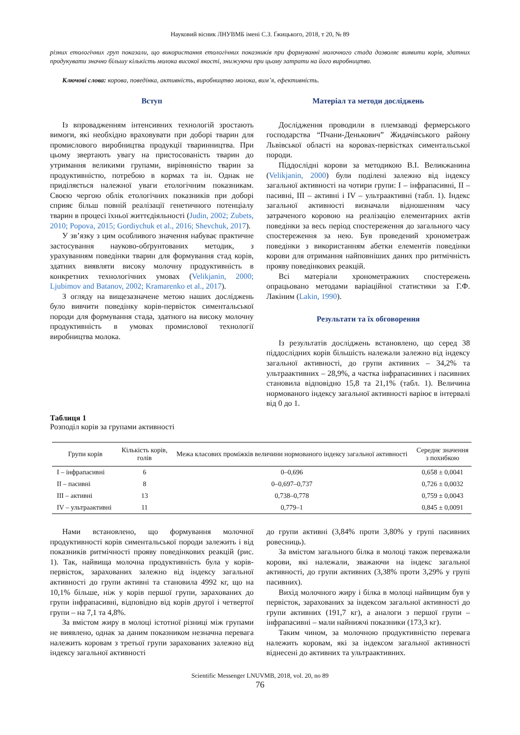Науковий вісник ЛНУВМБ імені С.З. Ґжицького, 2018, т 20, № 89
різних етологічних груп показали, що використання етологічних показників при формуванні молочного стада дозволяє виявити корів, здатних продукувати значно більшу кількість молока високої якості, знижуючи при цьому затрати на його виробництво.
Ключові слова: корова, поведінка, активність, виробництво молока, вим’я, ефективність.
Вступ
Із впровадженням інтенсивних технологій зростають вимоги, які необхідно враховувати при доборі тварин для промислового виробництва продукції тваринництва. При цьому звертають увагу на пристосованість тварин до утримання великими групами, вирівняністю тварин за продуктивністю, потребою в кормах та ін. Однак не приділяється належної уваги етологічним показникам. Своєю чергою облік етологічних показників при доборі сприяє більш повній реалізації генетичного потенціалу тварин в процесі їхньої життєдіяльності (Judin, 2002; Zubets, 2010; Popova, 2015; Gordiychuk et al., 2016; Shevchuk, 2017).
У зв’язку з цим особливого значення набуває практичне застосування науково-обґрунтованих методик, з урахуванням поведінки тварин для формування стад корів, здатних виявляти високу молочну продуктивність в конкретних технологічних умовах (Velikjanin, 2000; Ljubimov and Batanov, 2002; Kramarenko et al., 2017).
З огляду на вищезазначене метою наших досліджень було вивчити поведінку корів-первісток симентальської породи для формування стада, здатного на високу молочну продуктивність в умовах промислової технології виробництва молока.
Матеріал та методи досліджень
Дослідження проводили в племзаводі фермерського господарства “Пчани-Денькович” Жидачівського району Львівської області на коровах-первістках симентальської породи.
Піддослідні корови за методикою В.І. Великжанина (Velikjanin, 2000) були поділені залежно від індексу загальної активності на чотири групи: I – інфрапасивні, II – пасивні, III – активні і IV – ультраактивні (табл. 1). Індекс загальної активності визначали відношенням часу затраченого коровою на реалізацію елементарних актів поведінки за весь період спостереження до загального часу спостереження за нею. Був проведений хронометраж поведінки з використанням абетки елементів поведінки корови для отримання найповніших даних про ритмічність прояву поведінкових реакцій.
Всі матеріали хронометражних спостережень опрацьовано методами варіаційної статистики за Г.Ф. Лакіним (Lakin, 1990).
Результати та їх обговорення
Із результатів досліджень встановлено, що серед 38 піддослідних корів більшість належали залежно від індексу загальної активності, до групи активних – 34,2% та ультраактивних – 28,9%, а частка інфрапасивних і пасивних становила відповідно 15,8 та 21,1% (табл. 1). Величина нормованого індексу загальної активності варіює в інтервалі від 0 до 1.
Таблиця 1
Розподіл корів за групами активності
| Групи корів | Кількість корів, голів | Межа класових проміжків величини нормованого індексу загальної активності | Середнє значення з похибкою |
| --- | --- | --- | --- |
| I – інфрапасивні | 6 | 0–0,696 | 0,658 ± 0,0041 |
| II – пасивні | 8 | 0–0,697–0,737 | 0,726 ± 0,0032 |
| III – активні | 13 | 0,738–0,778 | 0,759 ± 0,0043 |
| IV – ультраактивні | 11 | 0,779–1 | 0,845 ± 0,0091 |
Нами встановлено, що формування молочної продуктивності корів симентальської породи залежить і від показників ритмічності прояву поведінкових реакцій (рис. 1). Так, найвища молочна продуктивність була у корів-первісток, зарахованих залежно від індексу загальної активності до групи активні та становила 4992 кг, що на 10,1% більше, ніж у корів першої групи, зарахованих до групи інфрапасивні, відповідно від корів другої і четвертої групи – на 7,1 та 4,8%.
За вмістом жиру в молоці істотної різниці між групами не виявлено, однак за даним показником незначна перевага належить коровам з третьої групи зарахованих залежно від індексу загальної активності
до групи активні (3,84% проти 3,80% у групі пасивних ровесниць).
За вмістом загального білка в молоці також переважали корови, які належали, зважаючи на індекс загальної активності, до групи активних (3,38% проти 3,29% у групі пасивних).
Вихід молочного жиру і білка в молоці найвищим був у первісток, зарахованих за індексом загальної активності до групи активних (191,7 кг), а аналоги з першої групи – інфрапасивні – мали найнижчі показники (173,3 кг).
Таким чином, за молочною продуктивністю перевага належить коровам, які за індексом загальної активності віднесені до активних та ультраактивних.
Scientific Messenger LNUVMB, 2018, vol. 20, no 89
76